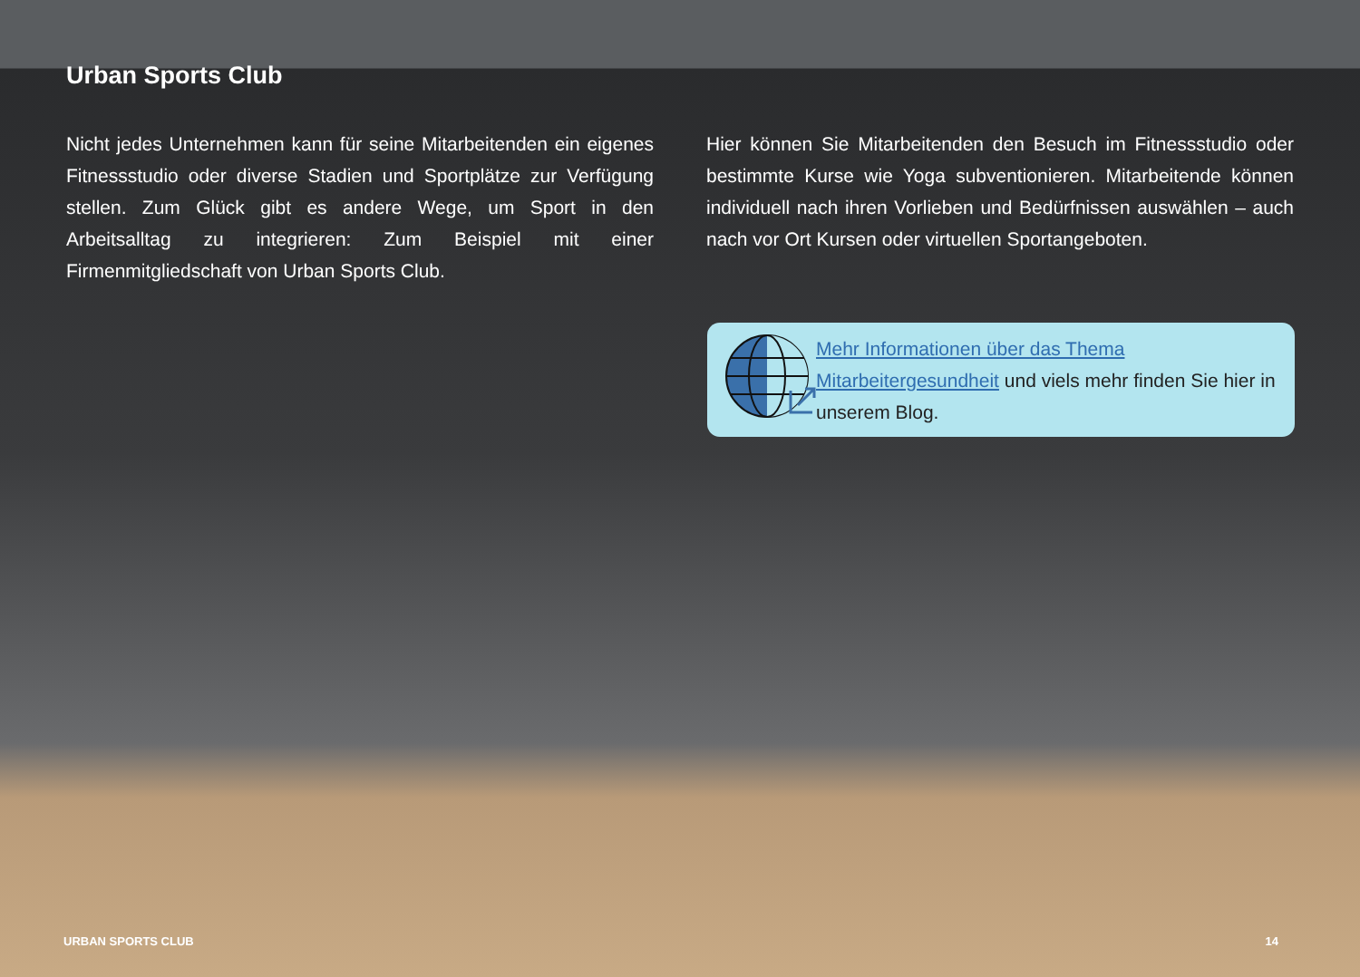Urban Sports Club
Nicht jedes Unternehmen kann für seine Mitarbeitenden ein eigenes Fitnessstudio oder diverse Stadien und Sportplätze zur Verfügung stellen. Zum Glück gibt es andere Wege, um Sport in den Arbeitsalltag zu integrieren: Zum Beispiel mit einer Firmenmitgliedschaft von Urban Sports Club.
Hier können Sie Mitarbeitenden den Besuch im Fitnessstudio oder bestimmte Kurse wie Yoga subventionieren. Mitarbeitende können individuell nach ihren Vorlieben und Bedürfnissen auswählen – auch nach vor Ort Kursen oder virtuellen Sportangeboten.
Mehr Informationen über das Thema Mitarbeitergesundheit und viels mehr finden Sie hier in unserem Blog.
URBAN SPORTS CLUB 14